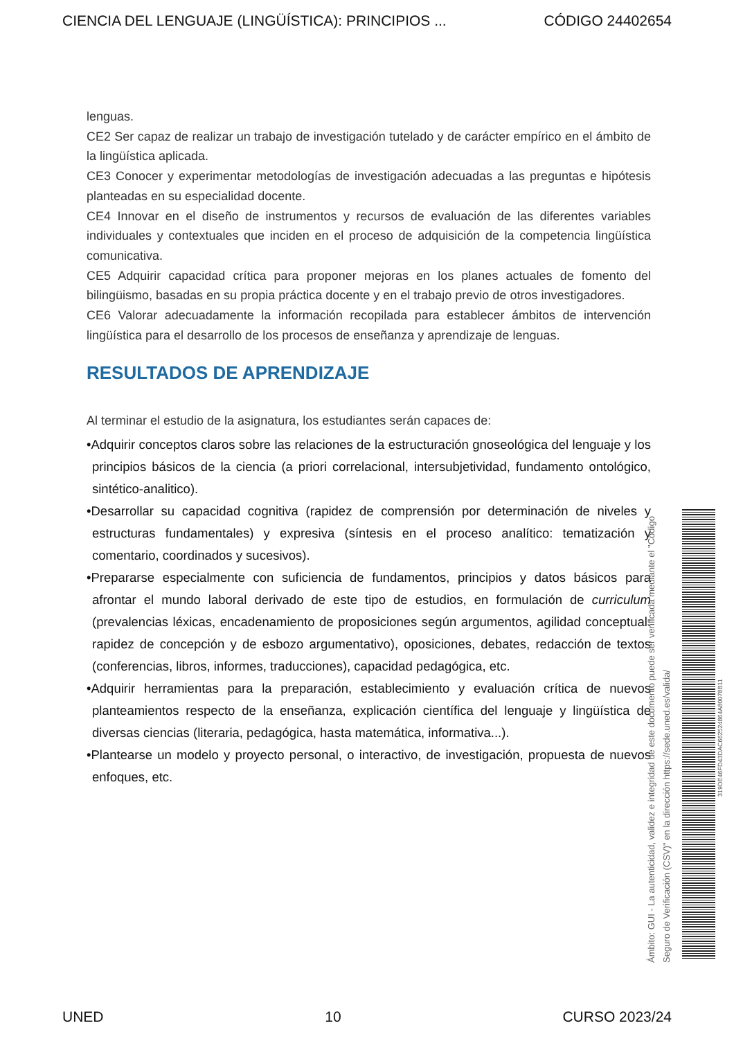CIENCIA DEL LENGUAJE (LINGÜÍSTICA): PRINCIPIOS ... CÓDIGO 24402654
lenguas.
CE2 Ser capaz de realizar un trabajo de investigación tutelado y de carácter empírico en el ámbito de la lingüística aplicada.
CE3 Conocer y experimentar metodologías de investigación adecuadas a las preguntas e hipótesis planteadas en su especialidad docente.
CE4 Innovar en el diseño de instrumentos y recursos de evaluación de las diferentes variables individuales y contextuales que inciden en el proceso de adquisición de la competencia lingüística comunicativa.
CE5 Adquirir capacidad crítica para proponer mejoras en los planes actuales de fomento del bilingüismo, basadas en su propia práctica docente y en el trabajo previo de otros investigadores.
CE6 Valorar adecuadamente la información recopilada para establecer ámbitos de intervención lingüística para el desarrollo de los procesos de enseñanza y aprendizaje de lenguas.
RESULTADOS DE APRENDIZAJE
Al terminar el estudio de la asignatura, los estudiantes serán capaces de:
•Adquirir conceptos claros sobre las relaciones de la estructuración gnoseológica del lenguaje y los principios básicos de la ciencia (a priori correlacional, intersubjetividad, fundamento ontológico, sintético-analitico).
•Desarrollar su capacidad cognitiva (rapidez de comprensión por determinación de niveles y estructuras fundamentales) y expresiva (síntesis en el proceso analítico: tematización y comentario, coordinados y sucesivos).
•Prepararse especialmente con suficiencia de fundamentos, principios y datos básicos para afrontar el mundo laboral derivado de este tipo de estudios, en formulación de curriculum (prevalencias léxicas, encadenamiento de proposiciones según argumentos, agilidad conceptual: rapidez de concepción y de esbozo argumentativo), oposiciones, debates, redacción de textos (conferencias, libros, informes, traducciones), capacidad pedagógica, etc.
•Adquirir herramientas para la preparación, establecimiento y evaluación crítica de nuevos planteamientos respecto de la enseñanza, explicación científica del lenguaje y lingüística de diversas ciencias (literaria, pedagógica, hasta matemática, informativa...).
•Plantearse un modelo y proyecto personal, o interactivo, de investigación, propuesta de nuevos enfoques, etc.
Ámbito: GUI - La autenticidad, validez e integridad de este documento puede ser verificada mediante el "Código Seguro de Verificación (CSV)" en la dirección https://sede.uned.es/valida/
319DE46FD43DAC662524864A80078B11
UNED 10 CURSO 2023/24